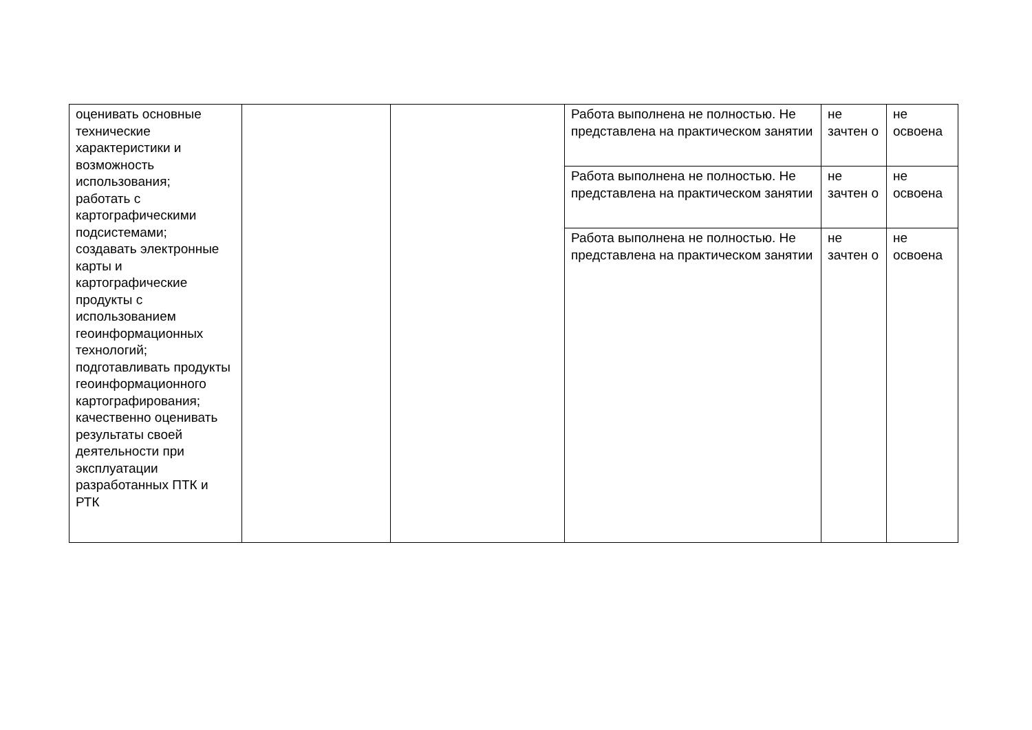| оценивать основные технические характеристики и возможность использования; работать с картографическими подсистемами; создавать электронные карты и картографические продукты с использованием геоинформационных технологий; подготавливать продукты геоинформационного картографирования; качественно оценивать результаты своей деятельности при эксплуатации разработанных ПТК и РТК | | | Работа выполнена не полностью. Не представлена на практическом занятии | не зачтен о | не освоена |
| | | | Работа выполнена не полностью. Не представлена на практическом занятии | не зачтен о | не освоена |
| | | | Работа выполнена не полностью. Не представлена на практическом занятии | не зачтен о | не освоена |